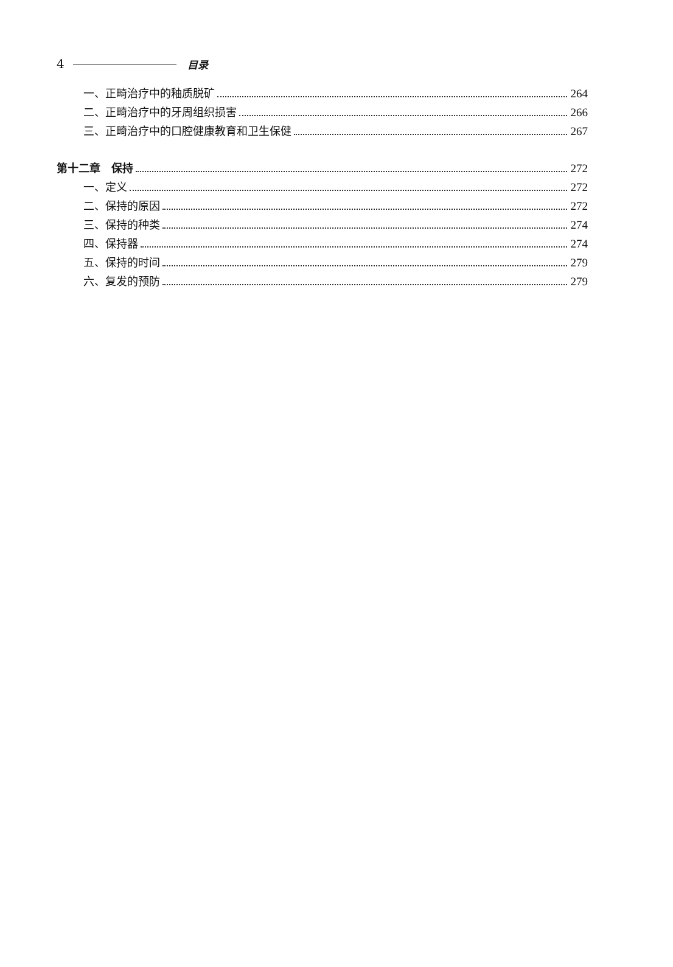4 目录
一、正畸治疗中的釉质脱矿 264
二、正畸治疗中的牙周组织损害 266
三、正畸治疗中的口腔健康教育和卫生保健 267
第十二章　保持 272
一、定义 272
二、保持的原因 272
三、保持的种类 274
四、保持器 274
五、保持的时间 279
六、复发的预防 279